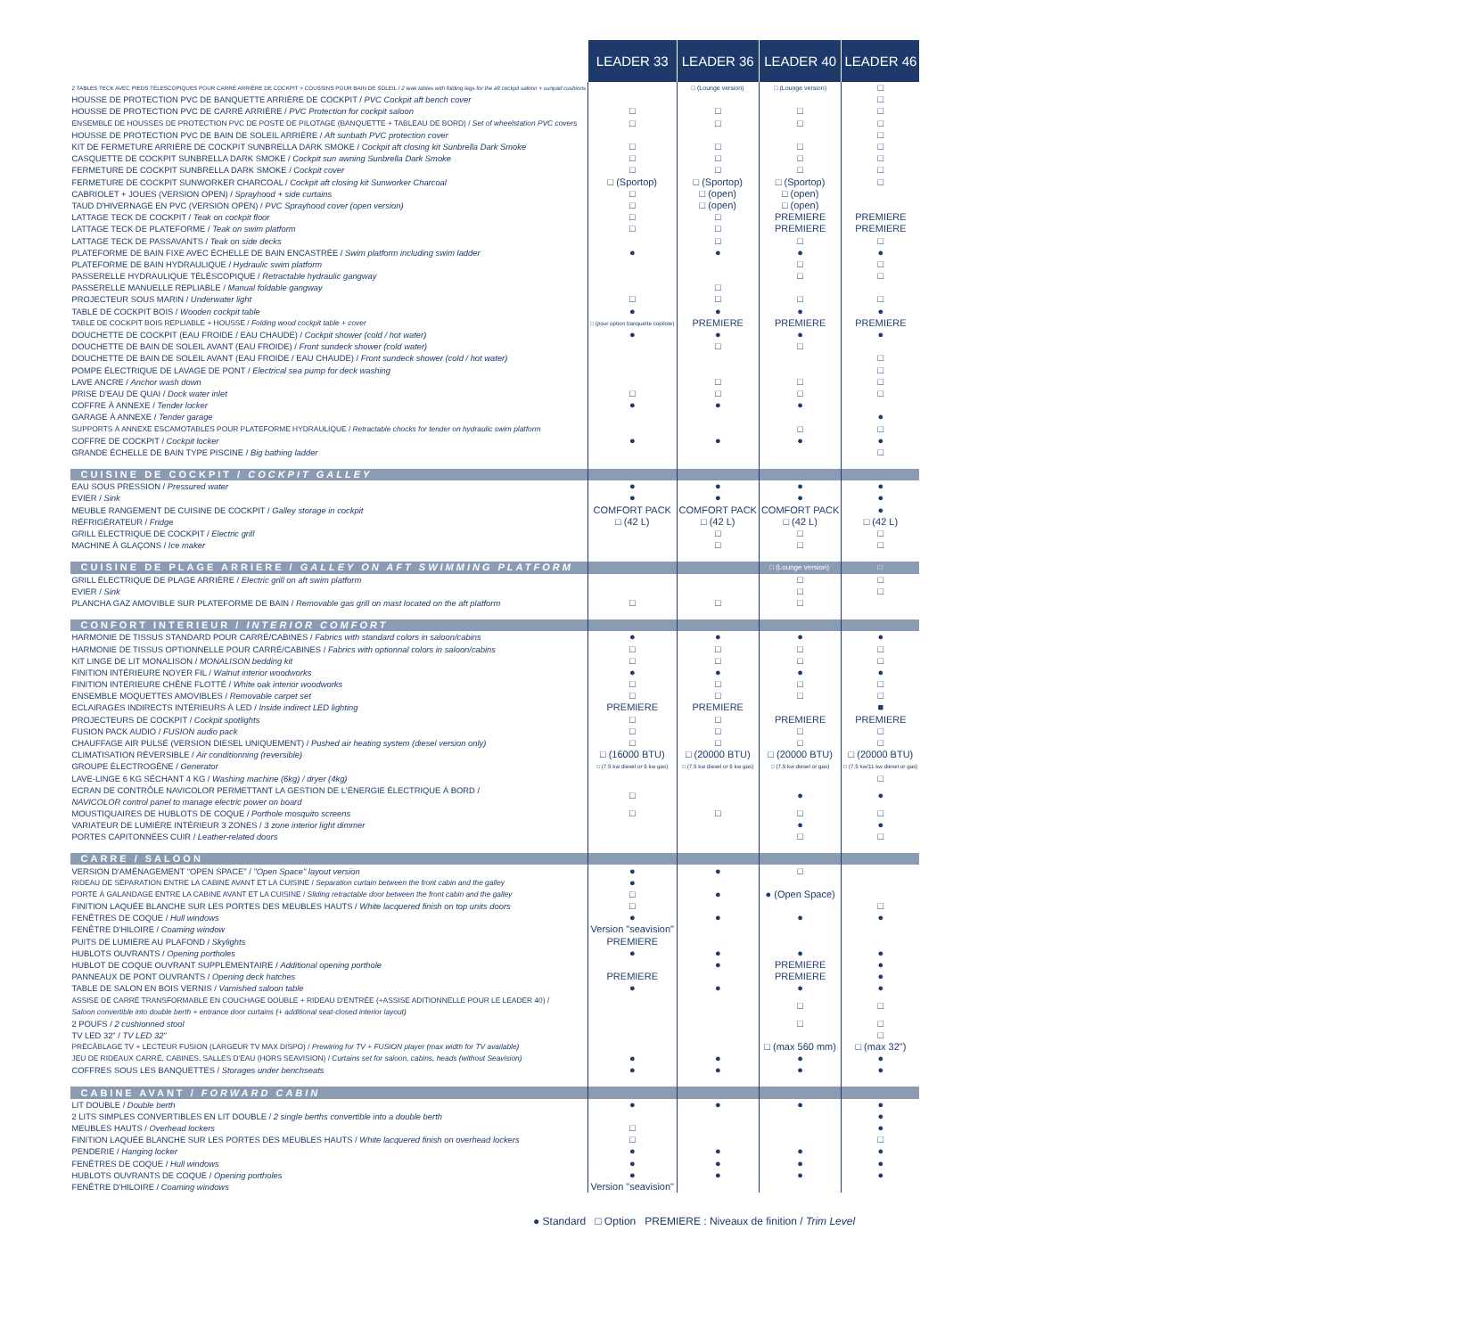| | LEADER 33 | LEADER 36 | LEADER 40 | LEADER 46 |
| --- | --- | --- | --- | --- |
| 2 TABLES TECK AVEC PIEDS TÉLESCOPIQUES POUR CARRÉ ARRIÈRE DE COCKPIT + COUSSINS POUR BAIN DE SOLEIL / 2 teak tables with folding legs for the aft cockpit saloon + sunpad cushions | | □ (Lounge version) | □ (Lounge version) | □ |
| HOUSSE DE PROTECTION PVC DE BANQUETTE ARRIÈRE DE COCKPIT / PVC Cockpit aft bench cover | | | | □ |
| HOUSSE DE PROTECTION PVC DE CARRÉ ARRIÈRE / PVC Protection for cockpit saloon | □ | □ | □ | □ |
| ENSEMBLE DE HOUSSES DE PROTECTION PVC DE POSTE DE PILOTAGE (BANQUETTE + TABLEAU DE BORD) / Set of wheelstation PVC covers | □ | □ | □ | □ |
| HOUSSE DE PROTECTION PVC DE BAIN DE SOLEIL ARRIÈRE / Aft sunbath PVC protection cover | | | | □ |
| KIT DE FERMETURE ARRIÈRE DE COCKPIT SUNBRELLA DARK SMOKE / Cockpit aft closing kit Sunbrella Dark Smoke | □ | □ | □ | □ |
| CASQUETTE DE COCKPIT SUNBRELLA DARK SMOKE / Cockpit sun awning Sunbrella Dark Smoke | □ | □ | □ | □ |
| FERMETURE DE COCKPIT SUNBRELLA DARK SMOKE / Cockpit cover | □ | □ | □ | □ |
| FERMETURE DE COCKPIT SUNWORKER CHARCOAL / Cockpit aft closing kit Sunworker Charcoal | □ (Sportop) | □ (Sportop) | □ (Sportop) | □ |
| CABRIOLET + JOUES (VERSION OPEN) / Sprayhood + side curtains | □ | □ (open) | □ (open) | |
| TAUD D'HIVERNAGE EN PVC (VERSION OPEN) / PVC Sprayhood cover (open version) | □ | □ (open) | □ (open) | |
| LATTAGE TECK DE COCKPIT / Teak on cockpit floor | □ | □ | PREMIERE | PREMIERE |
| LATTAGE TECK DE PLATEFORME / Teak on swim platform | □ | □ | PREMIERE | PREMIERE |
| LATTAGE TECK DE PASSAVANTS / Teak on side decks | | □ | □ | □ |
| PLATEFORME DE BAIN FIXE AVEC ÉCHELLE DE BAIN ENCASTRÉE / Swim platform including swim ladder | ● | ● | ● | ● |
| PLATEFORME DE BAIN HYDRAULIQUE / Hydraulic swim platform | | | □ | □ |
| PASSERELLE HYDRAULIQUE TÉLÉSCOPIQUE / Retractable hydraulic gangway | | | □ | □ |
| PASSERELLE MANUELLE REPLIABLE / Manual foldable gangway | | □ | | |
| PROJECTEUR SOUS MARIN / Underwater light | □ | □ | □ | □ |
| TABLE DE COCKPIT BOIS / Wooden cockpit table | ● | ● | ● | ● |
| TABLE DE COCKPIT BOIS REPLIABLE + HOUSSE / Folding wood cockpit table + cover | □ (pour option banquette copilote) | PREMIERE | PREMIERE | PREMIERE |
| DOUCHETTE DE COCKPIT (EAU FROIDE / EAU CHAUDE) / Cockpit shower (cold / hot water) | ● | ● | ● | ● |
| DOUCHETTE DE BAIN DE SOLEIL AVANT (EAU FROIDE) / Front sundeck shower (cold water) | | □ | □ | |
| DOUCHETTE DE BAIN DE SOLEIL AVANT (EAU FROIDE / EAU CHAUDE) / Front sundeck shower (cold / hot water) | | | | □ |
| POMPE ÉLECTRIQUE DE LAVAGE DE PONT / Electrical sea pump for deck washing | | | | □ |
| LAVE ANCRE / Anchor wash down | | □ | □ | □ |
| PRISE D'EAU DE QUAI / Dock water inlet | □ | □ | □ | □ |
| COFFRE À ANNEXE / Tender locker | ● | ● | ● | |
| GARAGE À ANNEXE / Tender garage | | | | ● |
| SUPPORTS À ANNEXE ESCAMOTABLES POUR PLATEFORME HYDRAULIQUE / Retractable chocks for tender on hydraulic swim platform | | | □ | □ |
| COFFRE DE COCKPIT / Cockpit locker | ● | ● | ● | ● |
| GRANDE ÉCHELLE DE BAIN TYPE PISCINE / Big bathing ladder | | | | □ |
| CUISINE DE COCKPIT / COCKPIT GALLEY | | | | |
| EAU SOUS PRESSION / Pressured water | ● | ● | ● | ● |
| EVIER / Sink | ● | ● | ● | ● |
| MEUBLE RANGEMENT DE CUISINE DE COCKPIT / Galley storage in cockpit | COMFORT PACK | COMFORT PACK | COMFORT PACK | ● |
| RÉFRIGÉRATEUR / Fridge | □ (42 L) | □ (42 L) | □ (42 L) | □ (42 L) |
| GRILL ÉLECTRIQUE DE COCKPIT / Electric grill | | □ | □ | □ |
| MACHINE À GLAÇONS / Ice maker | | □ | □ | □ |
| CUISINE DE PLAGE ARRIERE / GALLEY ON AFT SWIMMING PLATFORM | | | □ (Lounge version) | □ |
| GRILL ÉLECTRIQUE DE PLAGE ARRIÈRE / Electric grill on aft swim platform | | | □ | □ |
| EVIER / Sink | | | □ | □ |
| PLANCHA GAZ AMOVIBLE SUR PLATEFORME DE BAIN / Removable gas grill on mast located on the aft platform | □ | □ | □ | |
| CONFORT INTERIEUR / INTERIOR COMFORT | | | | |
| HARMONIE DE TISSUS STANDARD POUR CARRÉ/CABINES / Fabrics with standard colors in saloon/cabins | ● | ● | ● | ● |
| HARMONIE DE TISSUS OPTIONNELLE POUR CARRÉ/CABINES / Fabrics with optionnal colors in saloon/cabins | □ | □ | □ | □ |
| KIT LINGE DE LIT MONALISON / MONALISON bedding kit | □ | □ | □ | □ |
| FINITION INTÉRIEURE NOYER FIL / Walnut interior woodworks | ● | ● | ● | ● |
| FINITION INTÉRIEURE CHÊNE FLOTTÉ / White oak interior woodworks | □ | □ | □ | □ |
| ENSEMBLE MOQUETTES AMOVIBLES / Removable carpet set | □ | □ | □ | □ |
| ECLAIRAGES INDIRECTS INTÉRIEURS À LED / Inside indirect LED lighting | PREMIERE | PREMIERE | | ■ |
| PROJECTEURS DE COCKPIT / Cockpit spotlights | □ | □ | PREMIERE | PREMIERE |
| FUSION PACK AUDIO / FUSION audio pack | □ | □ | □ | □ |
| CHAUFFAGE AIR PULSÉ (VERSION DIESEL UNIQUEMENT) / Pushed air heating system (diesel version only) | □ | □ | □ | □ |
| CLIMATISATION RÉVERSIBLE / Air conditionning (reversible) | □ (16000 BTU) | □ (20000 BTU) | □ (20000 BTU) | □ (20000 BTU) |
| GROUPE ÉLECTROGÈNE / Generator | □ (7.5 kw diesel or 6 kw gas) | □ (7.5 kw diesel or 6 kw gas) | □ (7.5 kw diesel or gas) | □ (7.5 kw/11 kw diesel or gas) |
| LAVE-LINGE 6 KG SÉCHANT 4 KG / Washing machine (6kg) / dryer (4kg) | | | | □ |
| ECRAN DE CONTRÔLE NAVICOLOR PERMETTANT LA GESTION DE L'ÉNERGIE ÉLECTRIQUE À BORD / NAVICOLOR control panel to manage electric power on board | □ | | ● | ● |
| MOUSTIQUAIRES DE HUBLOTS DE COQUE / Porthole mosquito screens | □ | □ | □ | □ |
| VARIATEUR DE LUMIÈRE INTÉRIEUR 3 ZONES / 3 zone interior light dimmer | | | ● | ● |
| PORTES CAPITONNÉES CUIR / Leather-related doors | | | □ | □ |
| CARRE / SALOON | | | | |
| VERSION D'AMÉNAGEMENT "OPEN SPACE" / "Open Space" layout version | ● | ● | □ | |
| RIDEAU DE SÉPARATION ENTRE LA CABINE AVANT ET LA CUISINE / Separation curtain between the front cabin and the galley | ● | | | |
| PORTE À GALANDAGE ENTRE LA CABINE AVANT ET LA CUISINE / Sliding retractable door between the front cabin and the galley | □ | ● | ● (Open Space) | |
| FINITION LAQUÉE BLANCHE SUR LES PORTES DES MEUBLES HAUTS / White lacquered finish on top units doors | □ | | | □ |
| FENÊTRES DE COQUE / Hull windows | ● | ● | ● | ● |
| FENÊTRE D'HILOIRE / Coaming window | Version "seavision" | | | |
| PUITS DE LUMIÈRE AU PLAFOND / Skylights | PREMIERE | | | |
| HUBLOTS OUVRANTS / Opening portholes | ● | ● | ● | ● |
| HUBLOT DE COQUE OUVRANT SUPPLÉMENTAIRE / Additional opening porthole | | ● | PREMIERE | ● |
| PANNEAUX DE PONT OUVRANTS / Opening deck hatches | PREMIERE | | PREMIERE | ● |
| TABLE DE SALON EN BOIS VERNIS / Varnished saloon table | ● | ● | ● | ● |
| ASSISE DE CARRÉ TRANSFORMABLE EN COUCHAGE DOUBLE + RIDEAU D'ENTRÉE (+ASSISE ADITIONNELLE POUR LE LEADER 40) / Saloon convertible into double berth + entrance door curtains (+ additional seat-closed interior layout) | | | □ | □ |
| 2 POUFS / 2 cushionned stool | | | □ | □ |
| TV LED 32" / TV LED 32" | | | | □ |
| PRÉCÂBLAGE TV + LECTEUR FUSION (LARGEUR TV MAX DISPO) / Prewiring for TV + FUSION player (max width for TV available) | | | □ (max 560 mm) | □ (max 32") |
| JEU DE RIDEAUX CARRÉ, CABINES, SALLES D'EAU (HORS SEAVISION) / Curtains set for saloon, cabins, heads (without Seavision) | ● | ● | ● | ● |
| COFFRES SOUS LES BANQUETTES / Storages under benchseats | ● | ● | ● | ● |
| CABINE AVANT / FORWARD CABIN | | | | |
| LIT DOUBLE / Double berth | ● | ● | ● | ● |
| 2 LITS SIMPLES CONVERTIBLES EN LIT DOUBLE / 2 single berths convertible into a double berth | | | | ● |
| MEUBLES HAUTS / Overhead lockers | □ | | | ● |
| FINITION LAQUÉE BLANCHE SUR LES PORTES DES MEUBLES HAUTS / White lacquered finish on overhead lockers | □ | | | □ |
| PENDERIE / Hanging locker | ● | ● | ● | ● |
| FENÊTRES DE COQUE / Hull windows | ● | ● | ● | ● |
| HUBLOTS OUVRANTS DE COQUE / Opening portholes | ● | ● | ● | ● |
| FENÊTRE D'HILOIRE / Coaming windows | Version "seavision" | | | |
● Standard □ Option PREMIERE : Niveaux de finition / Trim Level